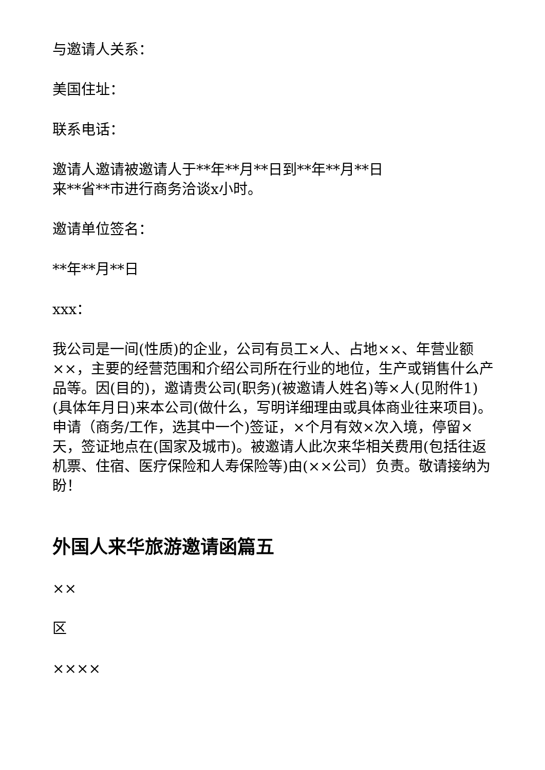与邀请人关系：
美国住址：
联系电话：
邀请人邀请被邀请人于**年**月**日到**年**月**日
来**省**市进行商务洽谈x小时。
邀请单位签名：
**年**月**日
xxx：
我公司是一间(性质)的企业，公司有员工×人、占地××、年营业额××，主要的经营范围和介绍公司所在行业的地位，生产或销售什么产品等。因(目的)，邀请贵公司(职务)(被邀请人姓名)等×人(见附件1)(具体年月日)来本公司(做什么，写明详细理由或具体商业往来项目)。申请（商务/工作，选其中一个)签证，×个月有效×次入境，停留×天，签证地点在(国家及城市)。被邀请人此次来华相关费用(包括往返机票、住宿、医疗保险和人寿保险等)由(××公司）负责。敬请接纳为盼！
外国人来华旅游邀请函篇五
××
区
××××